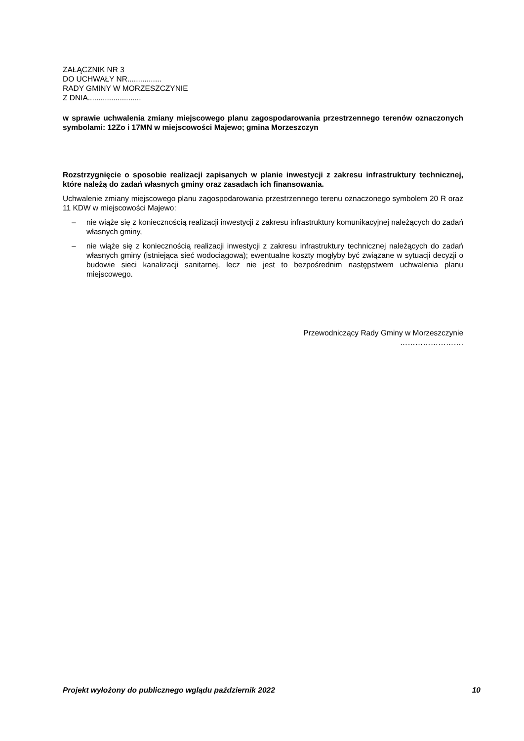ZAŁĄCZNIK NR 3
DO UCHWAŁY NR................
RADY GMINY W MORZESZCZYNIE
Z DNIA.........................
w sprawie uchwalenia zmiany miejscowego planu zagospodarowania przestrzennego terenów oznaczonych symbolami: 12Zo i 17MN w miejscowości Majewo; gmina Morzeszczyn
Rozstrzygnięcie o sposobie realizacji zapisanych w planie inwestycji z zakresu infrastruktury technicznej, które należą do zadań własnych gminy oraz zasadach ich finansowania.
Uchwalenie zmiany miejscowego planu zagospodarowania przestrzennego terenu oznaczonego symbolem 20 R oraz 11 KDW w miejscowości Majewo:
– nie wiąże się z koniecznością realizacji inwestycji z zakresu infrastruktury komunikacyjnej należących do zadań własnych gminy,
– nie wiąże się z koniecznością realizacji inwestycji z zakresu infrastruktury technicznej należących do zadań własnych gminy (istniejąca sieć wodociągowa); ewentualne koszty mogłyby być związane w sytuacji decyzji o budowie sieci kanalizacji sanitarnej, lecz nie jest to bezpośrednim następstwem uchwalenia planu miejscowego.
Przewodniczący Rady Gminy w Morzeszczynie
…………………….
Projekt wyłożony do publicznego wglądu październik 2022 10